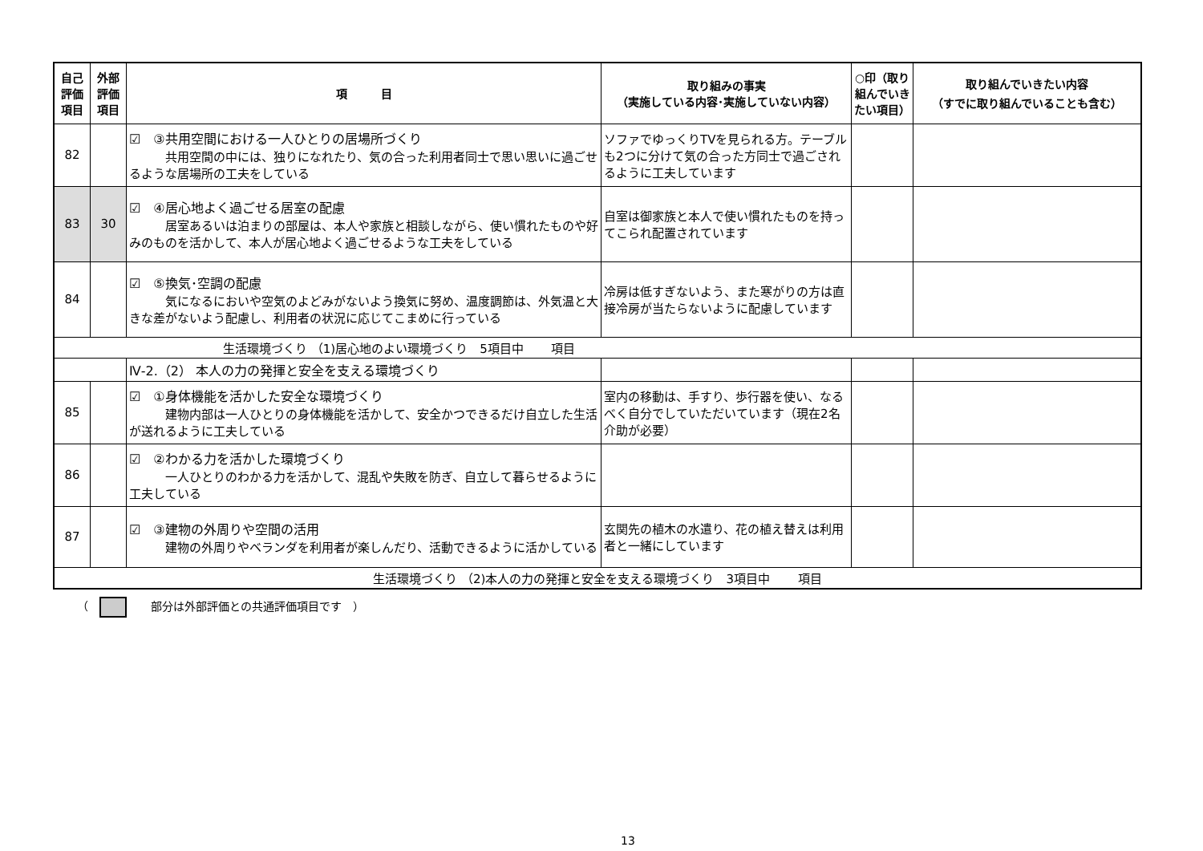| 自己評価項目 | 外部評価項目 | 項 目 | 取り組みの事実 （実施している内容･実施していない内容） | ○印（取り組んでいきたい項目） | 取り組んでいきたい内容 （すでに取り組んでいることも含む） |
| --- | --- | --- | --- | --- | --- |
| 82 | | ☑ ③共用空間における一人ひとりの居場所づくり 共用空間の中には、独りになれたり、気の合った利用者同士で思い思いに過ごせるような居場所の工夫をしている | ソファでゆっくりTVを見られる方。テーブルも2つに分けて気の合った方同士で過ごされるように工夫しています | | |
| 83 | 30 | ☑ ④居心地よく過ごせる居室の配慮 居室あるいは泊まりの部屋は、本人や家族と相談しながら、使い慣れたものや好みのものを活かして、本人が居心地よく過ごせるような工夫をしている | 自室は御家族と本人で使い慣れたものを持ってこられ配置されています | | |
| 84 | | ☑ ⑤換気･空調の配慮 気になるにおいや空気のよどみがないよう換気に努め、温度調節は、外気温と大きな差がないよう配慮し、利用者の状況に応じてこまめに行っている | 冷房は低すぎないよう、また寒がりの方は直接冷房が当たらないように配慮しています | | |
| 生活環境づくり （1)居心地のよい環境づくり 5項目中 項目 | | | | | |
| | | Ⅳ-2.（2） 本人の力の発揮と安全を支える環境づくり | | | |
| 85 | | ☑ ①身体機能を活かした安全な環境づくり 建物内部は一人ひとりの身体機能を活かして、安全かつできるだけ自立した生活が送れるように工夫している | 室内の移動は、手すり、歩行器を使い、なるべく自分でしていただいています（現在2名介助が必要） | | |
| 86 | | ☑ ②わかる力を活かした環境づくり 一人ひとりのわかる力を活かして、混乱や失敗を防ぎ、自立して暮らせるように工夫している | | | |
| 87 | | ☑ ③建物の外周りや空間の活用 建物の外周りやベランダを利用者が楽しんだり、活動できるように活かしている | 玄関先の植木の水遣り、花の植え替えは利用者と一緒にしています | | |
| 生活環境づくり （2)本人の力の発揮と安全を支える環境づくり 3項目中 項目 | | | | | |
（ 部分は外部評価との共通評価項目です　）
13